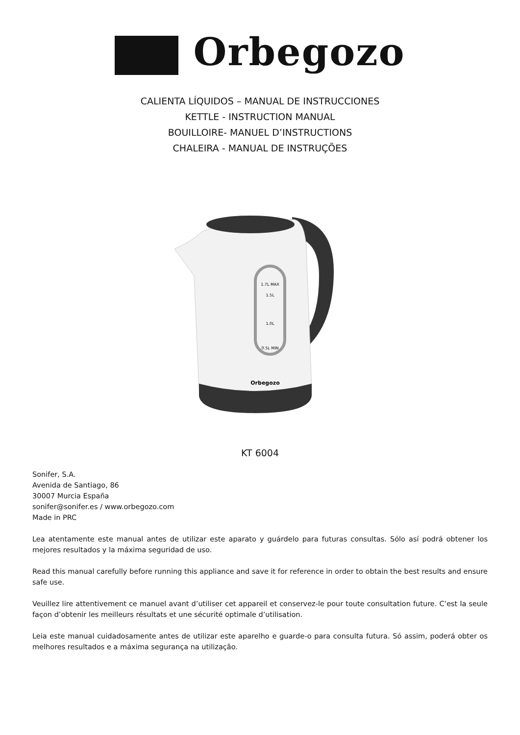Orbegozo
CALIENTA LÍQUIDOS – MANUAL DE INSTRUCCIONES
KETTLE - INSTRUCTION MANUAL
BOUILLOIRE- MANUEL D’INSTRUCTIONS
CHALEIRA - MANUAL DE INSTRUÇÕES
1.7L MAX
1.5L
1.0L
0.5L MIN
Orbegozo
KT 6004
Sonifer, S.A.
Avenida de Santiago, 86
30007 Murcia España
sonifer@sonifer.es / www.orbegozo.com
Made in PRC
Lea atentamente este manual antes de utilizar este aparato y guárdelo para futuras consultas. Sólo así podrá obtener los mejores resultados y la máxima seguridad de uso.
Read this manual carefully before running this appliance and save it for reference in order to obtain the best results and ensure safe use.
Veuillez lire attentivement ce manuel avant d’utiliser cet appareil et conservez-le pour toute consultation future. C’est la seule façon d’obtenir les meilleurs résultats et une sécurité optimale d’utilisation.
Leia este manual cuidadosamente antes de utilizar este aparelho e guarde-o para consulta futura. Só assim, poderá obter os melhores resultados e a máxima segurança na utilização.